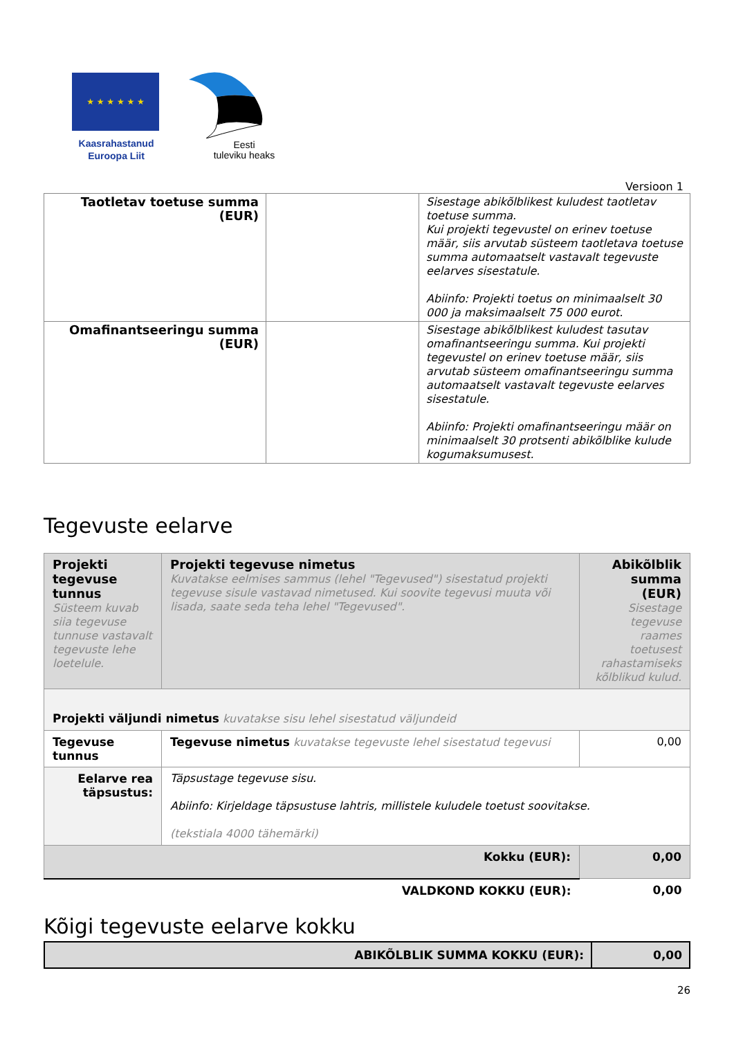★ ★ ★ ★ ★ ★
Kaasrahastanud
Euroopa Liit
Eesti
tuleviku heaks
Versioon 1
| Taotletav toetuse summa (EUR) | | Sisestage abikõlblikest kuludest taotletav toetuse summa. Kui projekti tegevustel on erinev toetuse määr, siis arvutab süsteem taotletava toetuse summa automaatselt vastavalt tegevuste eelarves sisestatule. Abiinfo: Projekti toetus on minimaalselt 30 000 ja maksimaalselt 75 000 eurot. |
| Omafinantseeringu summa (EUR) | | Sisestage abikõlblikest kuludest tasutav omafinantseeringu summa. Kui projekti tegevustel on erinev toetuse määr, siis arvutab süsteem omafinantseeringu summa automaatselt vastavalt tegevuste eelarves sisestatule. Abiinfo: Projekti omafinantseeringu määr on minimaalselt 30 protsenti abikõlblike kulude kogumaksumusest. |
Tegevuste eelarve
| Projekti tegevuse tunnus Süsteem kuvab siia tegevuse tunnuse vastavalt tegevuste lehe loetelule. | Projekti tegevuse nimetus Kuvatakse eelmises sammus (lehel "Tegevused") sisestatud projekti tegevuse sisule vastavad nimetused. Kui soovite tegevusi muuta või lisada, saate seda teha lehel "Tegevused". | Abikõlblik summa (EUR) Sisestage tegevuse raames toetusest rahastamiseks kõlblikud kulud. |
| Projekti väljundi nimetus kuvatakse sisu lehel sisestatud väljundeid | | |
| Tegevuse tunnus | Tegevuse nimetus kuvatakse tegevuste lehel sisestatud tegevusi | 0,00 |
| Eelarve rea täpsustus: | Täpsustage tegevuse sisu. Abiinfo: Kirjeldage täpsustuse lahtris, millistele kuludele toetust soovitakse. (tekstiala 4000 tähemärki) | |
| Kokku (EUR): | | 0,00 |
| VALDKOND KOKKU (EUR): | | 0,00 |
Kõigi tegevuste eelarve kokku
| ABIKÕLBLIK SUMMA KOKKU (EUR): | 0,00 |
26